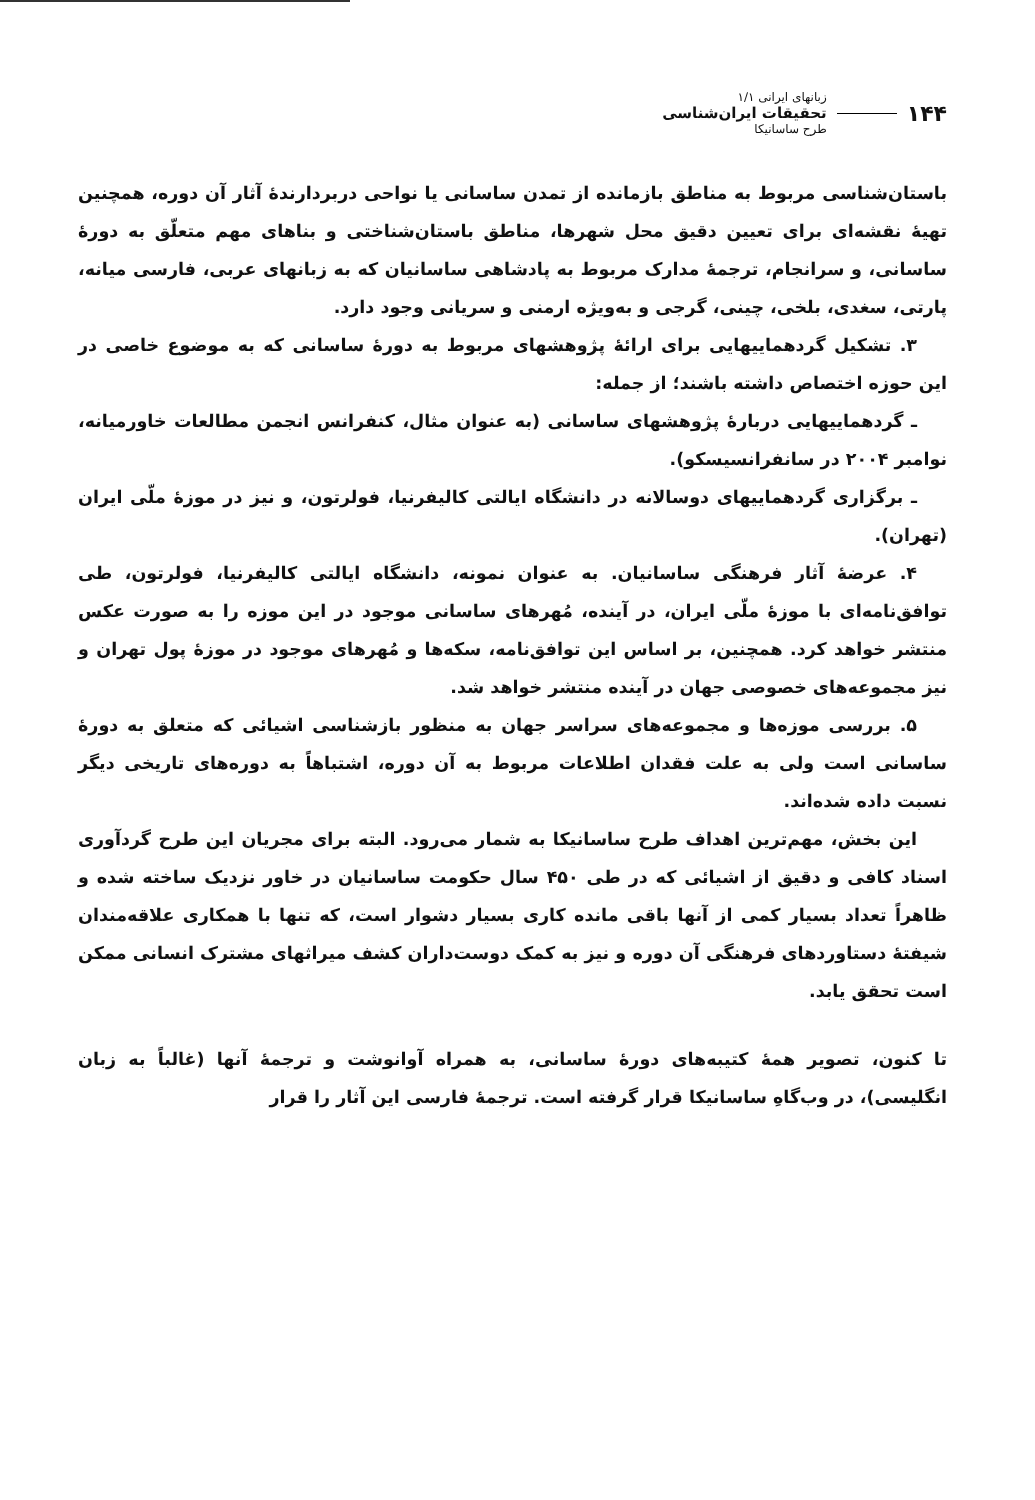۱۴۴
زبانهای ایرانی ۱/۱
تحقیقات ایران‌شناسی
طرح ساسانیکا
باستان‌شناسی مربوط به مناطق بازمانده از تمدن ساسانی یا نواحی دربردارندهٔ آثار آن دوره، همچنین تهیهٔ نقشه‌ای برای تعیین دقیق محل شهرها، مناطق باستان‌شناختی و بناهای مهم متعلّق به دورهٔ ساسانی، و سرانجام، ترجمهٔ مدارک مربوط به پادشاهی ساسانیان که به زبانهای عربی، فارسی میانه، پارتی، سغدی، بلخی، چینی، گرجی و به‌ویژه ارمنی و سریانی وجود دارد.
۳. تشکیل گردهماییهایی برای ارائهٔ پژوهشهای مربوط به دورهٔ ساسانی که به موضوع خاصی در این حوزه اختصاص داشته باشند؛ از جمله:
ـ گردهماییهایی دربارهٔ پژوهشهای ساسانی (به عنوان مثال، کنفرانس انجمن مطالعات خاورمیانه، نوامبر ۲۰۰۴ در سانفرانسیسکو).
ـ برگزاری گردهماییهای دوسالانه در دانشگاه ایالتی کالیفرنیا، فولرتون، و نیز در موزهٔ ملّی ایران (تهران).
۴. عرضهٔ آثار فرهنگی ساسانیان. به عنوان نمونه، دانشگاه ایالتی کالیفرنیا، فولرتون، طی توافق‌نامه‌ای با موزهٔ ملّی ایران، در آینده، مُهرهای ساسانی موجود در این موزه را به صورت عکس منتشر خواهد کرد. همچنین، بر اساس این توافق‌نامه، سکه‌ها و مُهرهای موجود در موزهٔ پول تهران و نیز مجموعه‌های خصوصی جهان در آینده منتشر خواهد شد.
۵. بررسی موزه‌ها و مجموعه‌های سراسر جهان به منظور بازشناسی اشیائی که متعلق به دورهٔ ساسانی است ولی به علت فقدان اطلاعات مربوط به آن دوره، اشتباهاً به دوره‌های تاریخی دیگر نسبت داده شده‌اند.
این بخش، مهم‌ترین اهداف طرح ساسانیکا به شمار می‌رود. البته برای مجریان این طرح گردآوری اسناد کافی و دقیق از اشیائی که در طی ۴۵۰ سال حکومت ساسانیان در خاور نزدیک ساخته شده و ظاهراً تعداد بسیار کمی از آنها باقی مانده کاری بسیار دشوار است، که تنها با همکاری علاقه‌مندان شیفتهٔ دستاوردهای فرهنگی آن دوره و نیز به کمک دوست‌داران کشف میراثهای مشترک انسانی ممکن است تحقق یابد.
تا کنون، تصویر همهٔ کتیبه‌های دورهٔ ساسانی، به همراه آوانوشت و ترجمهٔ آنها (غالباً به زبان انگلیسی)، در وب‌گاهِ ساسانیکا قرار گرفته است. ترجمهٔ فارسی این آثار را قرار